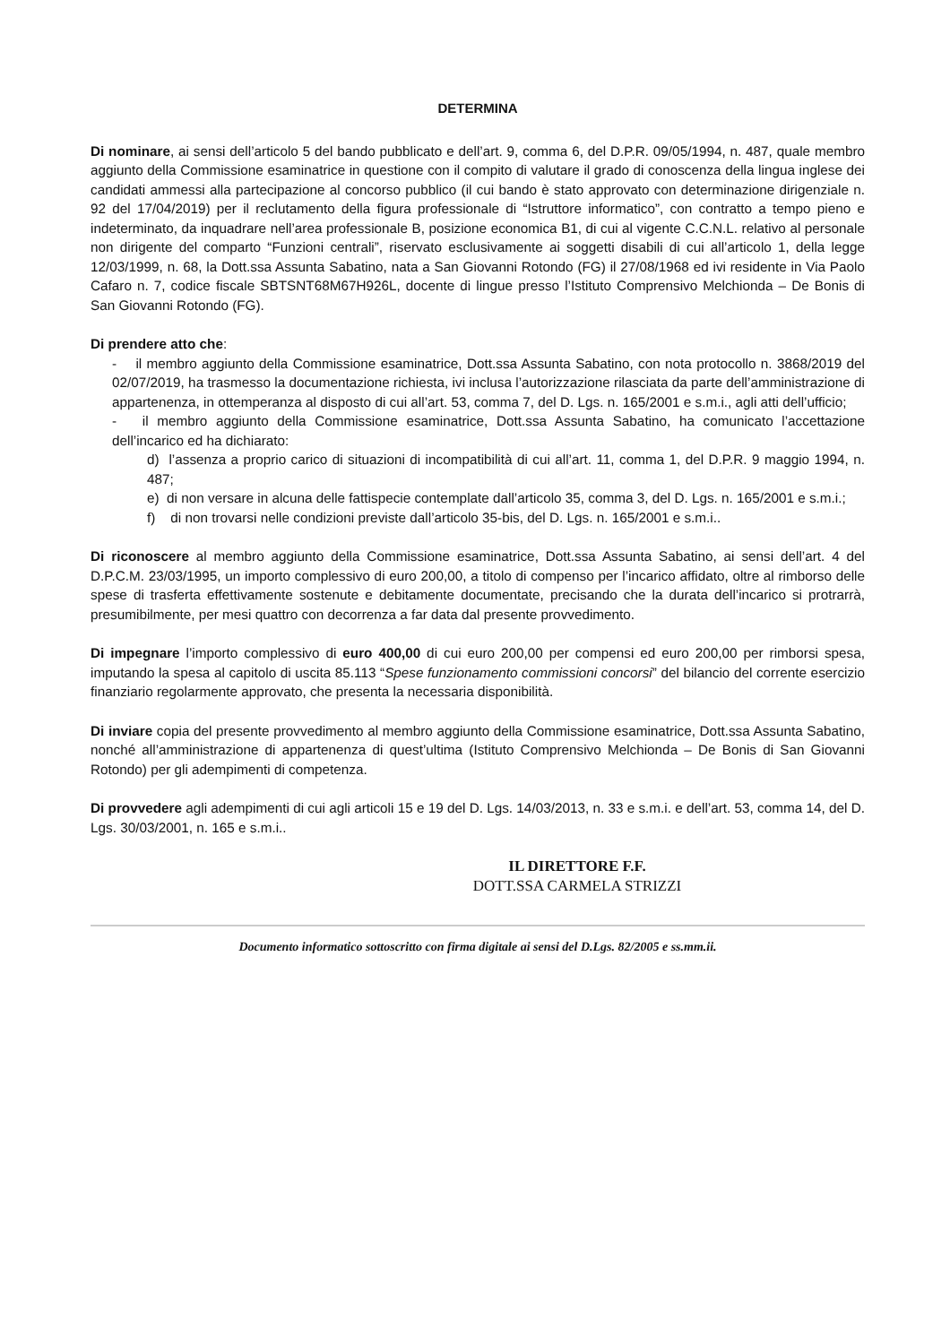DETERMINA
Di nominare, ai sensi dell’articolo 5 del bando pubblicato e dell’art. 9, comma 6, del D.P.R. 09/05/1994, n. 487, quale membro aggiunto della Commissione esaminatrice in questione con il compito di valutare il grado di conoscenza della lingua inglese dei candidati ammessi alla partecipazione al concorso pubblico (il cui bando è stato approvato con determinazione dirigenziale n. 92 del 17/04/2019) per il reclutamento della figura professionale di “Istruttore informatico”, con contratto a tempo pieno e indeterminato, da inquadrare nell’area professionale B, posizione economica B1, di cui al vigente C.C.N.L. relativo al personale non dirigente del comparto “Funzioni centrali”, riservato esclusivamente ai soggetti disabili di cui all’articolo 1, della legge 12/03/1999, n. 68, la Dott.ssa Assunta Sabatino, nata a San Giovanni Rotondo (FG) il 27/08/1968 ed ivi residente in Via Paolo Cafaro n. 7, codice fiscale SBTSNT68M67H926L, docente di lingue presso l’Istituto Comprensivo Melchionda – De Bonis di San Giovanni Rotondo (FG).
Di prendere atto che:
- il membro aggiunto della Commissione esaminatrice, Dott.ssa Assunta Sabatino, con nota protocollo n. 3868/2019 del 02/07/2019, ha trasmesso la documentazione richiesta, ivi inclusa l’autorizzazione rilasciata da parte dell’amministrazione di appartenenza, in ottemperanza al disposto di cui all’art. 53, comma 7, del D. Lgs. n. 165/2001 e s.m.i., agli atti dell’ufficio;
- il membro aggiunto della Commissione esaminatrice, Dott.ssa Assunta Sabatino, ha comunicato l’accettazione dell’incarico ed ha dichiarato:
d) l’assenza a proprio carico di situazioni di incompatibilità di cui all’art. 11, comma 1, del D.P.R. 9 maggio 1994, n. 487;
e) di non versare in alcuna delle fattispecie contemplate dall’articolo 35, comma 3, del D. Lgs. n. 165/2001 e s.m.i.;
f) di non trovarsi nelle condizioni previste dall’articolo 35-bis, del D. Lgs. n. 165/2001 e s.m.i..
Di riconoscere al membro aggiunto della Commissione esaminatrice, Dott.ssa Assunta Sabatino, ai sensi dell’art. 4 del D.P.C.M. 23/03/1995, un importo complessivo di euro 200,00, a titolo di compenso per l’incarico affidato, oltre al rimborso delle spese di trasferta effettivamente sostenute e debitamente documentate, precisando che la durata dell’incarico si protrarrà, presumibilmente, per mesi quattro con decorrenza a far data dal presente provvedimento.
Di impegnare l’importo complessivo di euro 400,00 di cui euro 200,00 per compensi ed euro 200,00 per rimborsi spesa, imputando la spesa al capitolo di uscita 85.113 “Spese funzionamento commissioni concorsi” del bilancio del corrente esercizio finanziario regolarmente approvato, che presenta la necessaria disponibilità.
Di inviare copia del presente provvedimento al membro aggiunto della Commissione esaminatrice, Dott.ssa Assunta Sabatino, nonché all’amministrazione di appartenenza di quest’ultima (Istituto Comprensivo Melchionda – De Bonis di San Giovanni Rotondo) per gli adempimenti di competenza.
Di provvedere agli adempimenti di cui agli articoli 15 e 19 del D. Lgs. 14/03/2013, n. 33 e s.m.i. e dell’art. 53, comma 14, del D. Lgs. 30/03/2001, n. 165 e s.m.i..
IL DIRETTORE F.F.
DOTT.SSA CARMELA STRIZZI
Documento informatico sottoscritto con firma digitale ai sensi del D.Lgs. 82/2005 e ss.mm.ii.